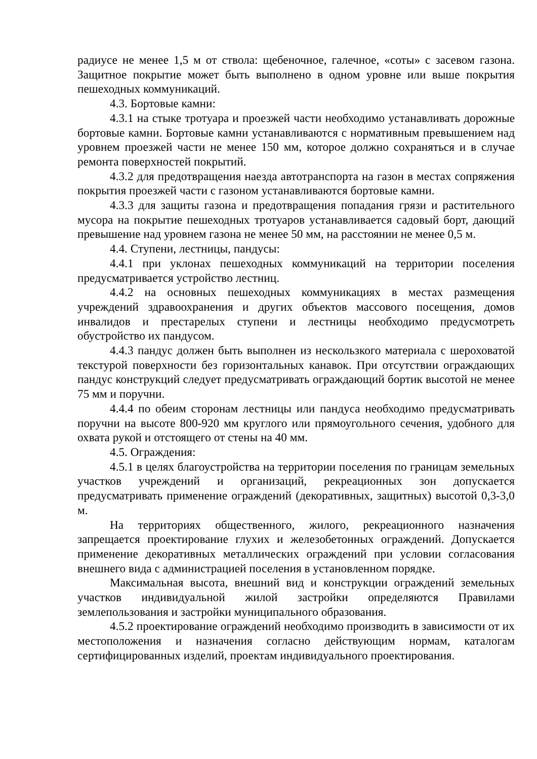радиусе не менее 1,5 м от ствола: щебеночное, галечное, «соты» с засевом газона. Защитное покрытие может быть выполнено в одном уровне или выше покрытия пешеходных коммуникаций.
4.3. Бортовые камни:
4.3.1 на стыке тротуара и проезжей части необходимо устанавливать дорожные бортовые камни. Бортовые камни устанавливаются с нормативным превышением над уровнем проезжей части не менее 150 мм, которое должно сохраняться и в случае ремонта поверхностей покрытий.
4.3.2 для предотвращения наезда автотранспорта на газон в местах сопряжения покрытия проезжей части с газоном устанавливаются бортовые камни.
4.3.3 для защиты газона и предотвращения попадания грязи и растительного мусора на покрытие пешеходных тротуаров устанавливается садовый борт, дающий превышение над уровнем газона не менее 50 мм, на расстоянии не менее 0,5 м.
4.4. Ступени, лестницы, пандусы:
4.4.1 при уклонах пешеходных коммуникаций на территории поселения предусматривается устройство лестниц.
4.4.2 на основных пешеходных коммуникациях в местах размещения учреждений здравоохранения и других объектов массового посещения, домов инвалидов и престарелых ступени и лестницы необходимо предусмотреть обустройство их пандусом.
4.4.3 пандус должен быть выполнен из нескользкого материала с шероховатой текстурой поверхности без горизонтальных канавок. При отсутствии ограждающих пандус конструкций следует предусматривать ограждающий бортик высотой не менее 75 мм и поручни.
4.4.4 по обеим сторонам лестницы или пандуса необходимо предусматривать поручни на высоте 800-920 мм круглого или прямоугольного сечения, удобного для охвата рукой и отстоящего от стены на 40 мм.
4.5. Ограждения:
4.5.1 в целях благоустройства на территории поселения по границам земельных участков учреждений и организаций, рекреационных зон допускается предусматривать применение ограждений (декоративных, защитных) высотой 0,3-3,0 м.
На территориях общественного, жилого, рекреационного назначения запрещается проектирование глухих и железобетонных ограждений. Допускается применение декоративных металлических ограждений при условии согласования внешнего вида с администрацией поселения в установленном порядке.
Максимальная высота, внешний вид и конструкции ограждений земельных участков индивидуальной жилой застройки определяются Правилами землепользования и застройки муниципального образования.
4.5.2 проектирование ограждений необходимо производить в зависимости от их местоположения и назначения согласно действующим нормам, каталогам сертифицированных изделий, проектам индивидуального проектирования.